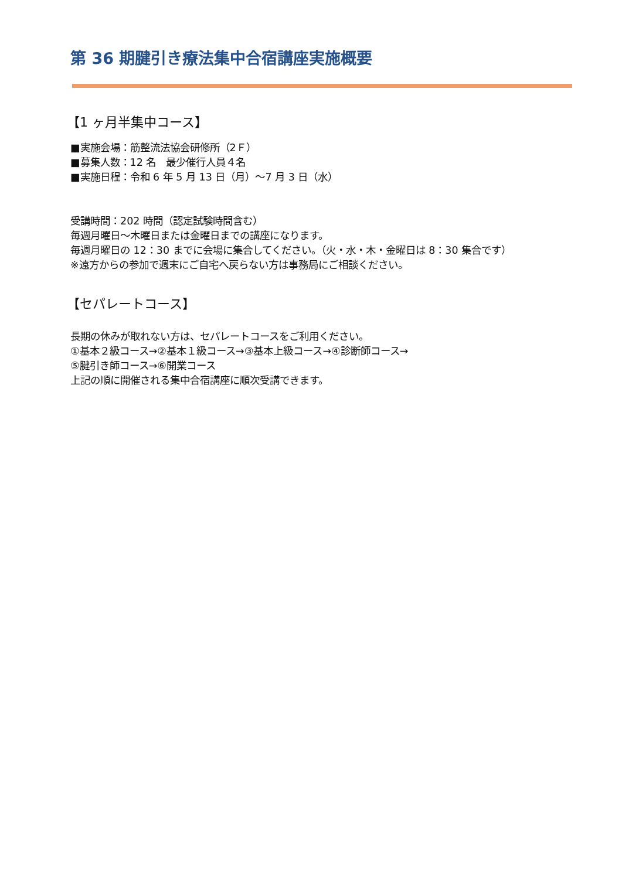第 36 期腱引き療法集中合宿講座実施概要
【1 ヶ月半集中コース】
■実施会場：筋整流法協会研修所（2Ｆ）
■募集人数：12 名　最少催行人員４名
■実施日程：令和 6 年 5 月 13 日（月）～7 月 3 日（水）
受講時間：202 時間（認定試験時間含む）
毎週月曜日～木曜日または金曜日までの講座になります。
毎週月曜日の 12：30 までに会場に集合してください。（火・水・木・金曜日は 8：30 集合です）
※遠方からの参加で週末にご自宅へ戻らない方は事務局にご相談ください。
【セパレートコース】
長期の休みが取れない方は、セパレートコースをご利用ください。
①基本２級コース→②基本１級コース→③基本上級コース→④診断師コース→
⑤腱引き師コース→⑥開業コース
上記の順に開催される集中合宿講座に順次受講できます。